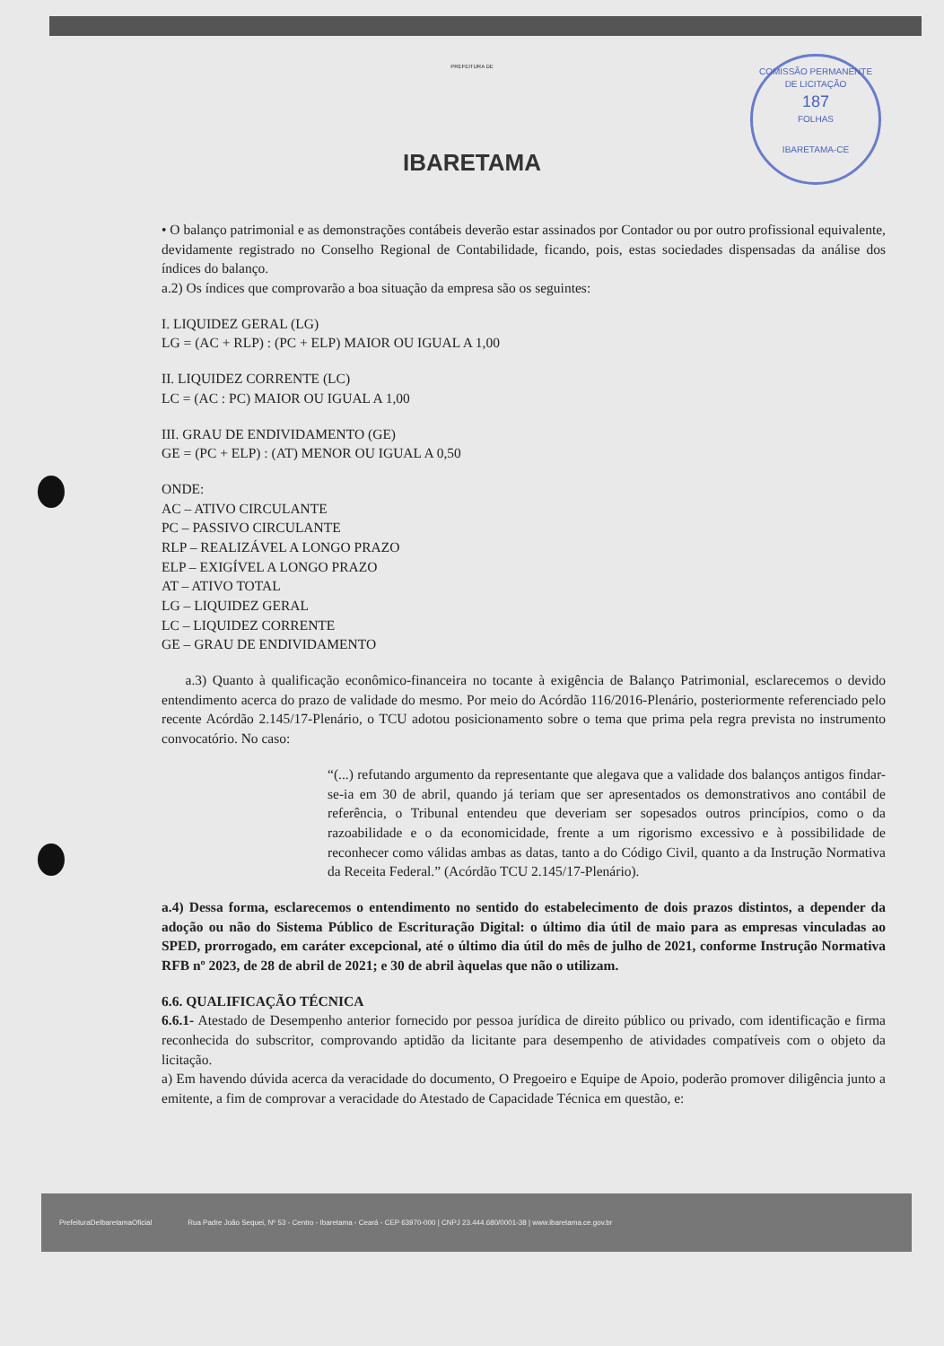COMISSÃO PERMANENTE DE LICITAÇÃO
187
FOLHAS
IBARETAMA-CE
PREFEITURA DE
IBARETAMA
• O balanço patrimonial e as demonstrações contábeis deverão estar assinados por Contador ou por outro profissional equivalente, devidamente registrado no Conselho Regional de Contabilidade, ficando, pois, estas sociedades dispensadas da análise dos índices do balanço.
a.2) Os índices que comprovarão a boa situação da empresa são os seguintes:
I. LIQUIDEZ GERAL (LG)
LG = (AC + RLP) : (PC + ELP) MAIOR OU IGUAL A 1,00
II. LIQUIDEZ CORRENTE (LC)
LC = (AC : PC) MAIOR OU IGUAL A 1,00
III. GRAU DE ENDIVIDAMENTO (GE)
GE = (PC + ELP) : (AT) MENOR OU IGUAL A 0,50
ONDE:
AC – ATIVO CIRCULANTE
PC – PASSIVO CIRCULANTE
RLP – REALIZÁVEL A LONGO PRAZO
ELP – EXIGÍVEL A LONGO PRAZO
AT – ATIVO TOTAL
LG – LIQUIDEZ GERAL
LC – LIQUIDEZ CORRENTE
GE – GRAU DE ENDIVIDAMENTO
a.3) Quanto à qualificação econômico-financeira no tocante à exigência de Balanço Patrimonial, esclarecemos o devido entendimento acerca do prazo de validade do mesmo. Por meio do Acórdão 116/2016-Plenário, posteriormente referenciado pelo recente Acórdão 2.145/17-Plenário, o TCU adotou posicionamento sobre o tema que prima pela regra prevista no instrumento convocatório. No caso:
“(...) refutando argumento da representante que alegava que a validade dos balanços antigos findar-se-ia em 30 de abril, quando já teriam que ser apresentados os demonstrativos ano contábil de referência, o Tribunal entendeu que deveriam ser sopesados outros princípios, como o da razoabilidade e o da economicidade, frente a um rigorismo excessivo e à possibilidade de reconhecer como válidas ambas as datas, tanto a do Código Civil, quanto a da Instrução Normativa da Receita Federal.” (Acórdão TCU 2.145/17-Plenário).
a.4) Dessa forma, esclarecemos o entendimento no sentido do estabelecimento de dois prazos distintos, a depender da adoção ou não do Sistema Público de Escrituração Digital: o último dia útil de maio para as empresas vinculadas ao SPED, prorrogado, em caráter excepcional, até o último dia útil do mês de julho de 2021, conforme Instrução Normativa RFB nº 2023, de 28 de abril de 2021; e 30 de abril àquelas que não o utilizam.
6.6. QUALIFICAÇÃO TÉCNICA
6.6.1- Atestado de Desempenho anterior fornecido por pessoa jurídica de direito público ou privado, com identificação e firma reconhecida do subscritor, comprovando aptidão da licitante para desempenho de atividades compatíveis com o objeto da licitação.
a) Em havendo dúvida acerca da veracidade do documento, O Pregoeiro e Equipe de Apoio, poderão promover diligência junto a emitente, a fim de comprovar a veracidade do Atestado de Capacidade Técnica em questão, e:
PrefeituraDeIbaretamaOficial
Rua Padre João Sequei, Nº 53 - Centro - Ibaretama - Ceará - CEP 63970-000 | CNPJ 23.444.680/0001-38 | www.ibaretama.ce.gov.br